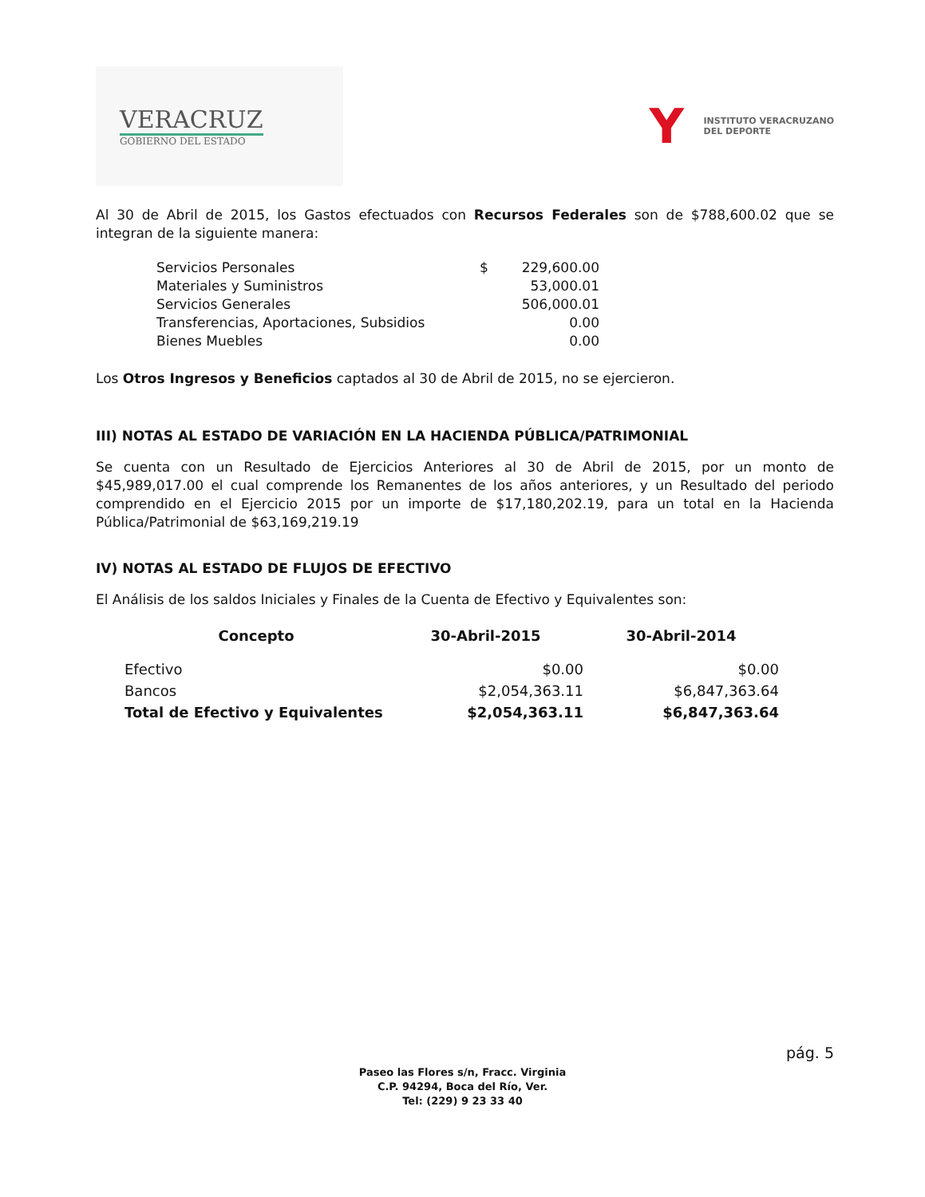VERACRUZ
GOBIERNO DEL ESTADO
Y
INSTITUTO VERACRUZANO
DEL DEPORTE
Al 30 de Abril de 2015, los Gastos efectuados con Recursos Federales son de $788,600.02 que se integran de la siguiente manera:
| Servicios Personales | $ | 229,600.00 |
| Materiales y Suministros | | 53,000.01 |
| Servicios Generales | | 506,000.01 |
| Transferencias, Aportaciones, Subsidios | | 0.00 |
| Bienes Muebles | | 0.00 |
Los Otros Ingresos y Beneficios captados al 30 de Abril de 2015, no se ejercieron.
III) NOTAS AL ESTADO DE VARIACIÓN EN LA HACIENDA PÚBLICA/PATRIMONIAL
Se cuenta con un Resultado de Ejercicios Anteriores al 30 de Abril de 2015, por un monto de $45,989,017.00 el cual comprende los Remanentes de los años anteriores, y un Resultado del periodo comprendido en el Ejercicio 2015 por un importe de $17,180,202.19, para un total en la Hacienda Pública/Patrimonial de $63,169,219.19
IV) NOTAS AL ESTADO DE FLUJOS DE EFECTIVO
El Análisis de los saldos Iniciales y Finales de la Cuenta de Efectivo y Equivalentes son:
| Concepto | 30-Abril-2015 | 30-Abril-2014 |
| --- | --- | --- |
| Efectivo | $0.00 | $0.00 |
| Bancos | $2,054,363.11 | $6,847,363.64 |
| Total de Efectivo y Equivalentes | $2,054,363.11 | $6,847,363.64 |
pág. 5
Paseo las Flores s/n, Fracc. Virginia
C.P. 94294, Boca del Río, Ver.
Tel: (229) 9 23 33 40